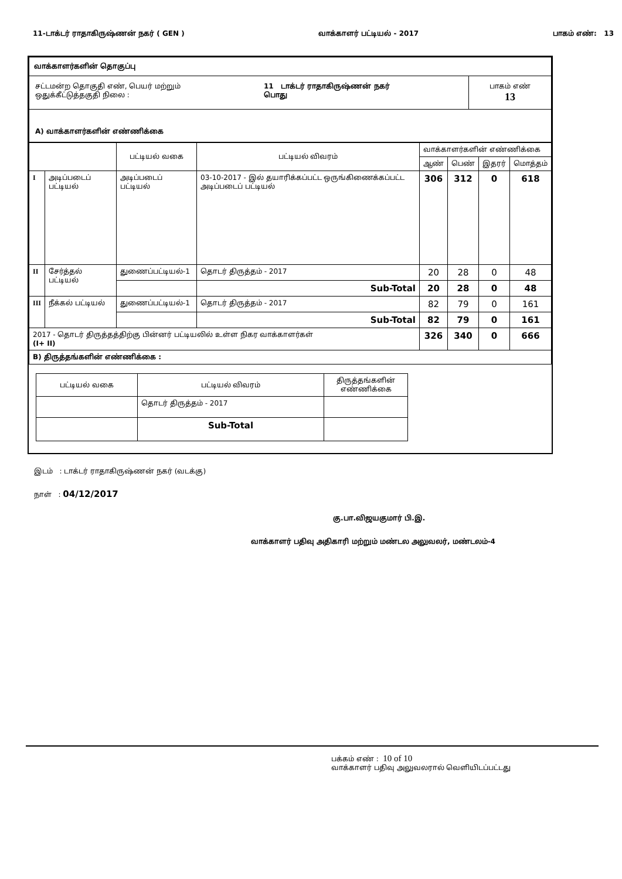11-டாக்டர் ராதாகிருஷ்ணன் நகர் ( GEN ) வாக்காளர் பட்டியல் - 2017 பாகம் எண்: 13
| வாக்காளர்களின் தொகுப்பு | | |
| சட்டமன்ற தொகுதி எண், பெயர் மற்றும் ஒதுக்கீட்டுத்தகுதி நிலை : | 11 டாக்டர் ராதாகிருஷ்ணன் நகர் பொது | பாகம் எண் 13 |
| A) வாக்காளர்களின் எண்ணிக்கை | | |
| | | பட்டியல் வகை | பட்டியல் விவரம் | வாக்காளர்களின் எண்ணிக்கை | | | |
| | | | | ஆண் | பெண் | இதரர் | மொத்தம் |
| I | அடிப்படைப் பட்டியல் | அடிப்படைப் பட்டியல் | 03-10-2017 - இல் தயாரிக்கப்பட்ட ஒருங்கிணைக்கப்பட்ட அடிப்படைப் பட்டியல் | 306 | 312 | 0 | 618 |
| II | சேர்த்தல் பட்டியல் | துணைப்பட்டியல்-1 | தொடர் திருத்தம் - 2017 | 20 | 28 | 0 | 48 |
| | | | Sub-Total | 20 | 28 | 0 | 48 |
| III | நீக்கல் பட்டியல் | துணைப்பட்டியல்-1 | தொடர் திருத்தம் - 2017 | 82 | 79 | 0 | 161 |
| | | | Sub-Total | 82 | 79 | 0 | 161 |
| 2017 - தொடர் திருத்தத்திற்கு பின்னர் பட்டியலில் உள்ள நிகர வாக்காளர்கள் (I+ II) | | | | 326 | 340 | 0 | 666 |
| B) திருத்தங்களின் எண்ணிக்கை : | | | | | | | |
| பட்டியல் வகை | பட்டியல் விவரம் | திருத்தங்களின் எண்ணிக்கை |
| | தொடர் திருத்தம் - 2017 | |
| | Sub-Total | |
இடம் : டாக்டர் ராதாகிருஷ்ணன் நகர் (வடக்கு)
நாள் : 04/12/2017
கு.பா.விஜயகுமார் பி.இ.
வாக்காளர் பதிவு அதிகாரி மற்றும் மண்டல அலுவலர், மண்டலம்-4
பக்கம் எண் : 10 of 10
வாக்காளர் பதிவு அலுவலரால் வெளியிடப்பட்டது